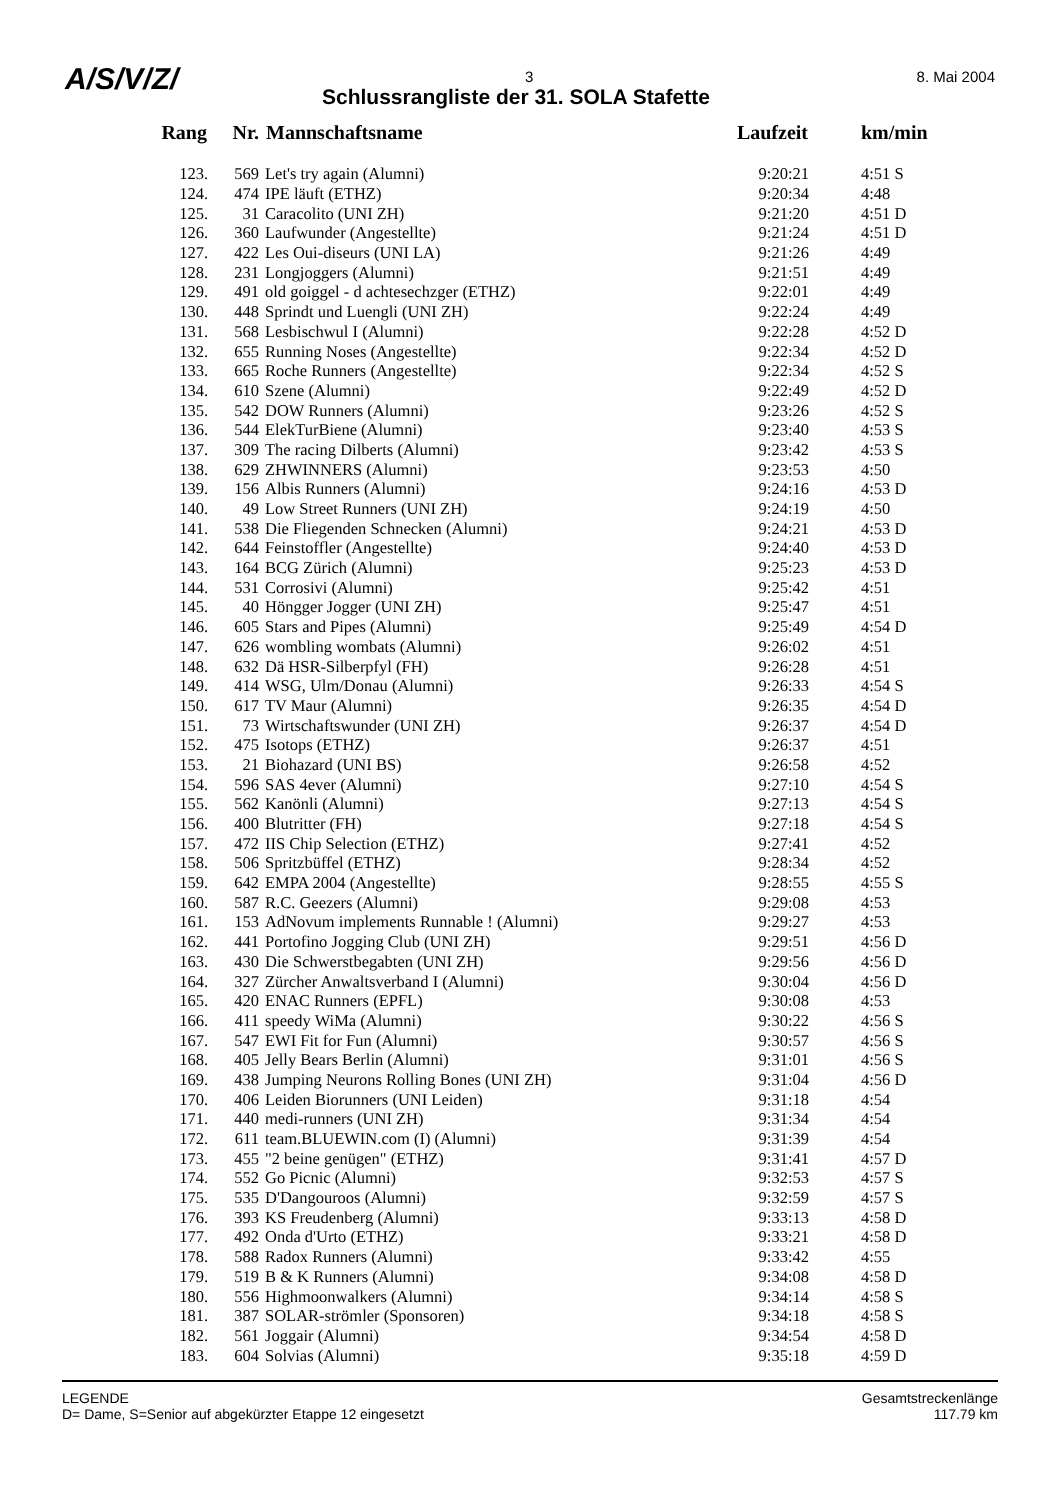A/S/V/Z/ 3 8. Mai 2004
Schlussrangliste der 31. SOLA Stafette
| Rang | Nr. | Mannschaftsname | Laufzeit | km/min |
| --- | --- | --- | --- | --- |
| 123. | 569 | Let's try again (Alumni) | 9:20:21 | 4:51 S |
| 124. | 474 | IPE läuft (ETHZ) | 9:20:34 | 4:48 |
| 125. | 31 | Caracolito (UNI ZH) | 9:21:20 | 4:51 D |
| 126. | 360 | Laufwunder (Angestellte) | 9:21:24 | 4:51 D |
| 127. | 422 | Les Oui-diseurs (UNI LA) | 9:21:26 | 4:49 |
| 128. | 231 | Longjoggers (Alumni) | 9:21:51 | 4:49 |
| 129. | 491 | old goiggel - d achtesechzger (ETHZ) | 9:22:01 | 4:49 |
| 130. | 448 | Sprindt und Luengli (UNI ZH) | 9:22:24 | 4:49 |
| 131. | 568 | Lesbischwul I (Alumni) | 9:22:28 | 4:52 D |
| 132. | 655 | Running Noses (Angestellte) | 9:22:34 | 4:52 D |
| 133. | 665 | Roche Runners (Angestellte) | 9:22:34 | 4:52 S |
| 134. | 610 | Szene (Alumni) | 9:22:49 | 4:52 D |
| 135. | 542 | DOW Runners (Alumni) | 9:23:26 | 4:52 S |
| 136. | 544 | ElekTurBiene (Alumni) | 9:23:40 | 4:53 S |
| 137. | 309 | The racing Dilberts (Alumni) | 9:23:42 | 4:53 S |
| 138. | 629 | ZHWINNERS (Alumni) | 9:23:53 | 4:50 |
| 139. | 156 | Albis Runners (Alumni) | 9:24:16 | 4:53 D |
| 140. | 49 | Low Street Runners (UNI ZH) | 9:24:19 | 4:50 |
| 141. | 538 | Die Fliegenden Schnecken (Alumni) | 9:24:21 | 4:53 D |
| 142. | 644 | Feinstoffler (Angestellte) | 9:24:40 | 4:53 D |
| 143. | 164 | BCG Zürich (Alumni) | 9:25:23 | 4:53 D |
| 144. | 531 | Corrosivi (Alumni) | 9:25:42 | 4:51 |
| 145. | 40 | Höngger Jogger (UNI ZH) | 9:25:47 | 4:51 |
| 146. | 605 | Stars and Pipes (Alumni) | 9:25:49 | 4:54 D |
| 147. | 626 | wombling wombats (Alumni) | 9:26:02 | 4:51 |
| 148. | 632 | Dä HSR-Silberpfyl (FH) | 9:26:28 | 4:51 |
| 149. | 414 | WSG, Ulm/Donau (Alumni) | 9:26:33 | 4:54 S |
| 150. | 617 | TV Maur (Alumni) | 9:26:35 | 4:54 D |
| 151. | 73 | Wirtschaftswunder (UNI ZH) | 9:26:37 | 4:54 D |
| 152. | 475 | Isotops (ETHZ) | 9:26:37 | 4:51 |
| 153. | 21 | Biohazard (UNI BS) | 9:26:58 | 4:52 |
| 154. | 596 | SAS 4ever (Alumni) | 9:27:10 | 4:54 S |
| 155. | 562 | Kanönli (Alumni) | 9:27:13 | 4:54 S |
| 156. | 400 | Blutritter (FH) | 9:27:18 | 4:54 S |
| 157. | 472 | IIS Chip Selection (ETHZ) | 9:27:41 | 4:52 |
| 158. | 506 | Spritzbüffel (ETHZ) | 9:28:34 | 4:52 |
| 159. | 642 | EMPA 2004 (Angestellte) | 9:28:55 | 4:55 S |
| 160. | 587 | R.C. Geezers (Alumni) | 9:29:08 | 4:53 |
| 161. | 153 | AdNovum implements Runnable ! (Alumni) | 9:29:27 | 4:53 |
| 162. | 441 | Portofino Jogging Club (UNI ZH) | 9:29:51 | 4:56 D |
| 163. | 430 | Die Schwerstbegabten (UNI ZH) | 9:29:56 | 4:56 D |
| 164. | 327 | Zürcher Anwaltsverband I (Alumni) | 9:30:04 | 4:56 D |
| 165. | 420 | ENAC Runners (EPFL) | 9:30:08 | 4:53 |
| 166. | 411 | speedy WiMa (Alumni) | 9:30:22 | 4:56 S |
| 167. | 547 | EWI Fit for Fun (Alumni) | 9:30:57 | 4:56 S |
| 168. | 405 | Jelly Bears Berlin (Alumni) | 9:31:01 | 4:56 S |
| 169. | 438 | Jumping Neurons Rolling Bones (UNI ZH) | 9:31:04 | 4:56 D |
| 170. | 406 | Leiden Biorunners (UNI Leiden) | 9:31:18 | 4:54 |
| 171. | 440 | medi-runners (UNI ZH) | 9:31:34 | 4:54 |
| 172. | 611 | team.BLUEWIN.com (I) (Alumni) | 9:31:39 | 4:54 |
| 173. | 455 | "2 beine genügen" (ETHZ) | 9:31:41 | 4:57 D |
| 174. | 552 | Go Picnic (Alumni) | 9:32:53 | 4:57 S |
| 175. | 535 | D'Dangouroos (Alumni) | 9:32:59 | 4:57 S |
| 176. | 393 | KS Freudenberg (Alumni) | 9:33:13 | 4:58 D |
| 177. | 492 | Onda d'Urto (ETHZ) | 9:33:21 | 4:58 D |
| 178. | 588 | Radox Runners (Alumni) | 9:33:42 | 4:55 |
| 179. | 519 | B & K Runners (Alumni) | 9:34:08 | 4:58 D |
| 180. | 556 | Highmoonwalkers (Alumni) | 9:34:14 | 4:58 S |
| 181. | 387 | SOLAR-strömler (Sponsoren) | 9:34:18 | 4:58 S |
| 182. | 561 | Joggair (Alumni) | 9:34:54 | 4:58 D |
| 183. | 604 | Solvias (Alumni) | 9:35:18 | 4:59 D |
LEGENDE
D= Dame, S=Senior auf abgekürzter Etappe 12 eingesetzt
Gesamtstreckenlänge
117.79 km